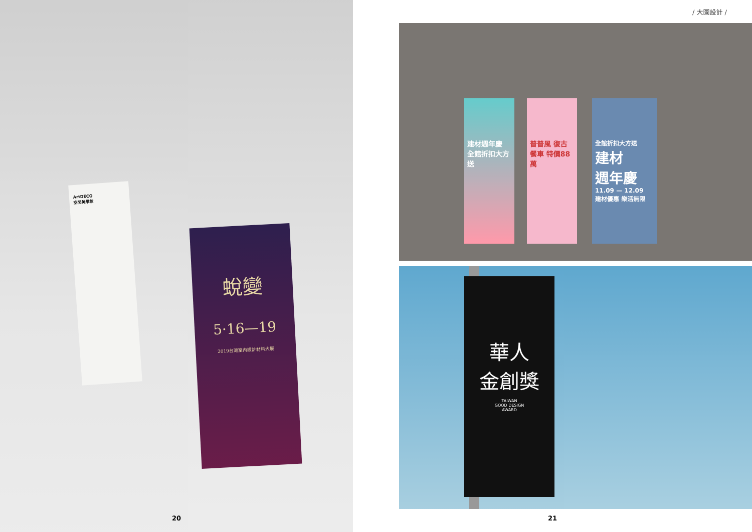ArtDECO
空間美學館
蛻變
5·16—19
2019台灣室內設計材料大展
20
/ 大圖設計 /
建材週年慶 全館折扣大方送
普普風 復古餐車 特價88萬
全館折扣大方送
建材
週年慶
11.09 — 12.09
建材優惠 樂活無限
華人
金創獎
TAIWAN
GOOD DESIGN
AWARD
21